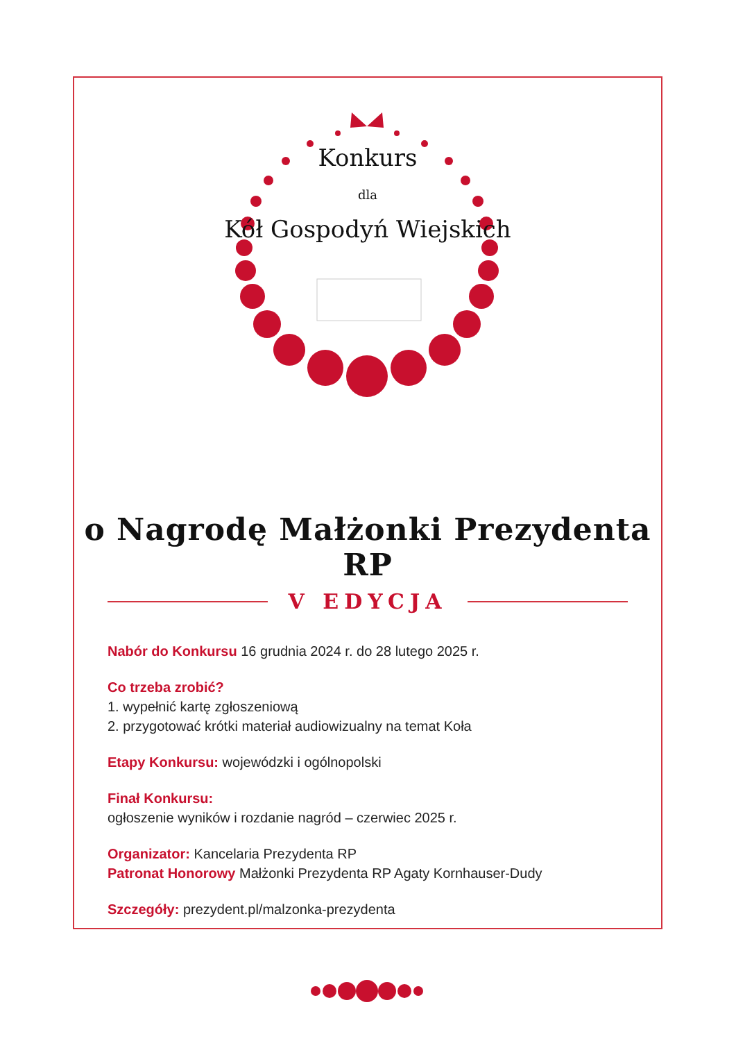Konkurs
dla
Kół Gospodyń Wiejskich
o Nagrodę Małżonki Prezydenta RP
V EDYCJA
Nabór do Konkursu 16 grudnia 2024 r. do 28 lutego 2025 r.
Co trzeba zrobić?
1. wypełnić kartę zgłoszeniową
2. przygotować krótki materiał audiowizualny na temat Koła
Etapy Konkursu: wojewódzki i ogólnopolski
Finał Konkursu:
ogłoszenie wyników i rozdanie nagród – czerwiec 2025 r.
Organizator: Kancelaria Prezydenta RP
Patronat Honorowy Małżonki Prezydenta RP Agaty Kornhauser-Dudy
Szczegóły: prezydent.pl/malzonka-prezydenta